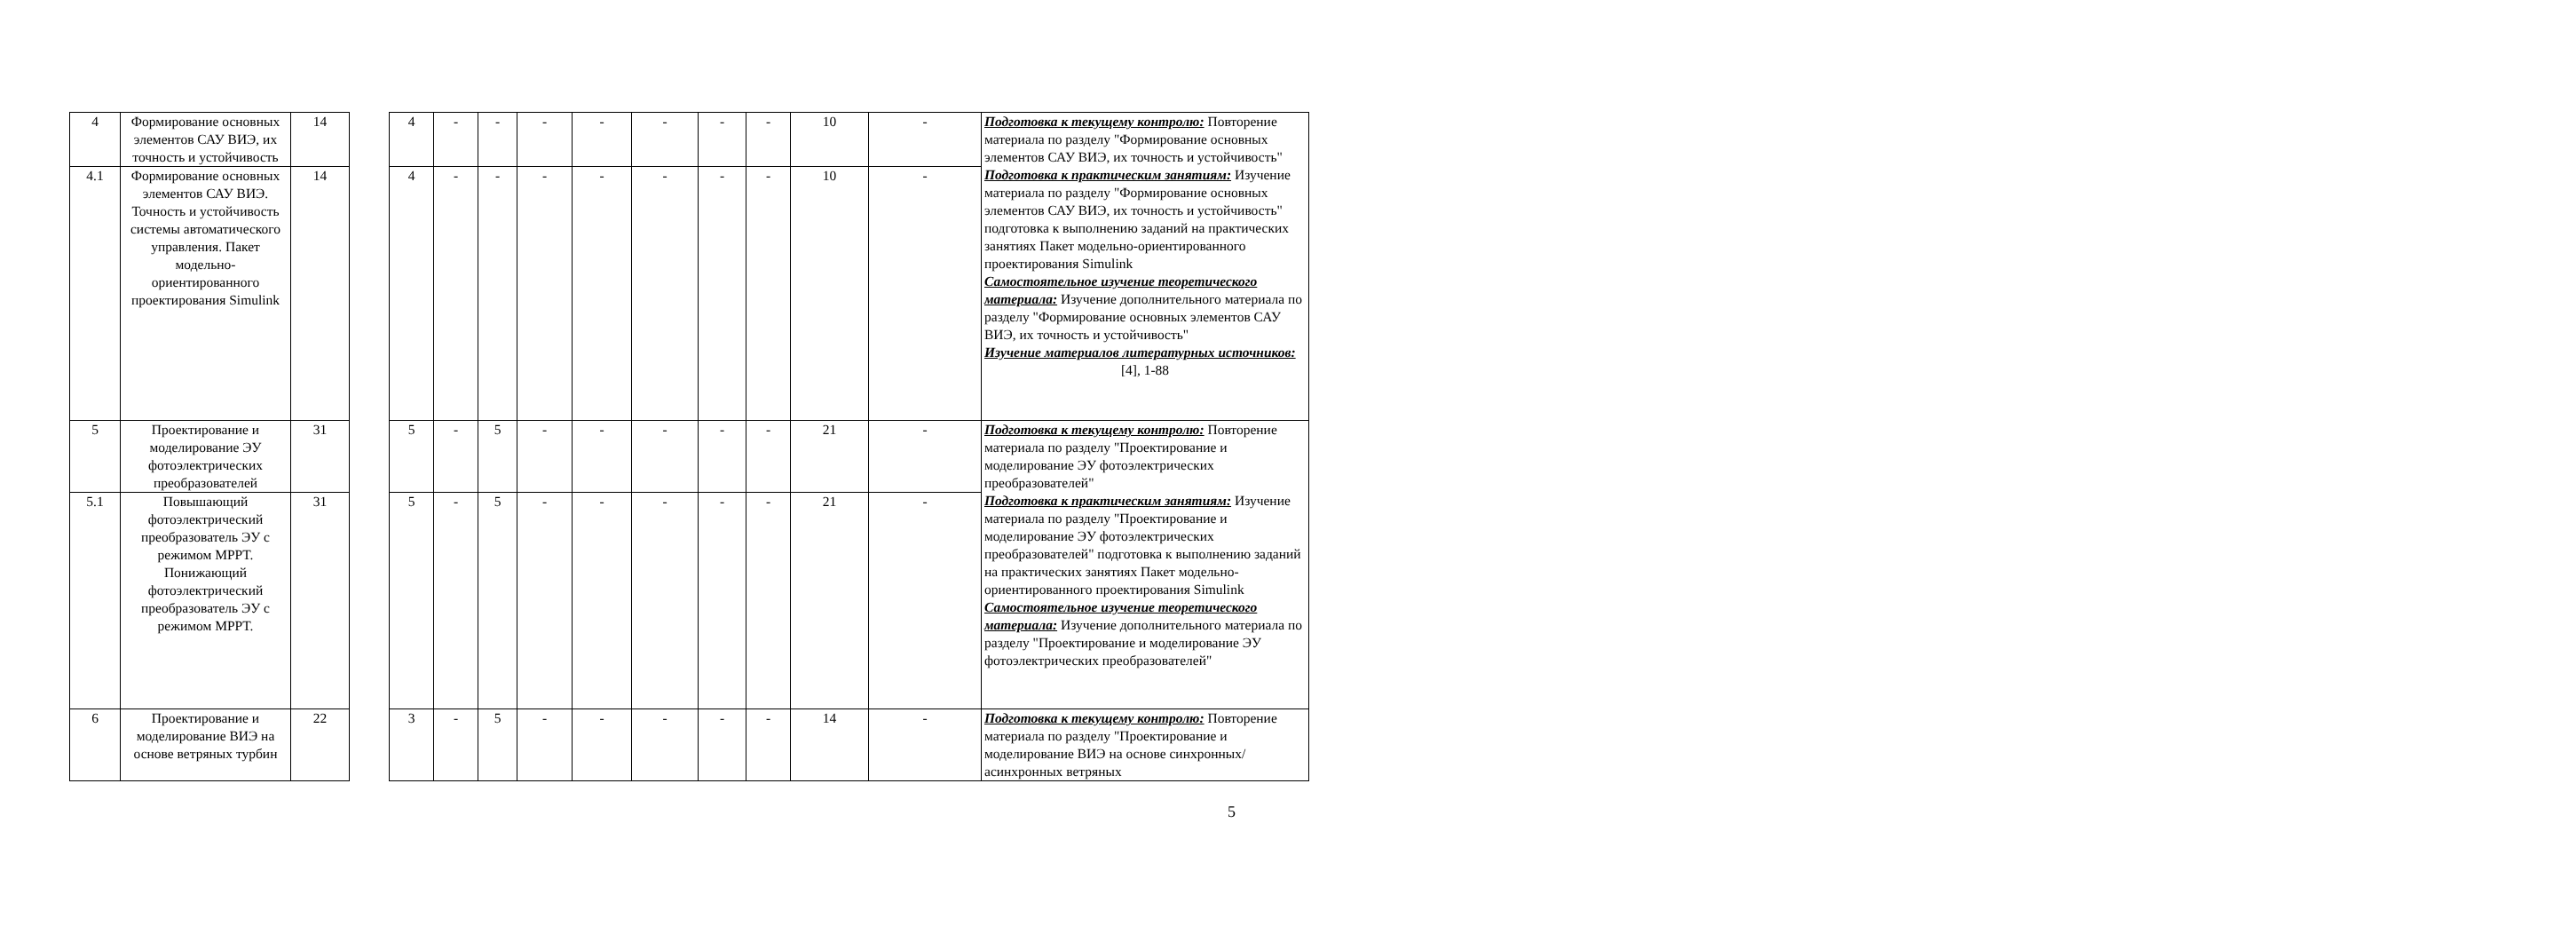| 4 | Формирование основных элементов САУ ВИЭ, их точность и устойчивость | 14 | | 4 | - | - | - | - | - | - | - | 10 | - | Подготовка к текущему контролю: Повторение материала по разделу "Формирование основных элементов САУ ВИЭ, их точность и устойчивость" Подготовка к практическим занятиям: Изучение материала по разделу "Формирование основных элементов САУ ВИЭ, их точность и устойчивость" подготовка к выполнению заданий на практических занятиях Пакет модельно-ориентированного проектирования Simulink Самостоятельное изучение теоретического материала: Изучение дополнительного материала по разделу "Формирование основных элементов САУ ВИЭ, их точность и устойчивость" Изучение материалов литературных источников: [4], 1-88 |
| 4.1 | Формирование основных элементов САУ ВИЭ. Точность и устойчивость системы автоматического управления. Пакет модельно-ориентированного проектирования Simulink | 14 | | 4 | - | - | - | - | - | - | - | 10 | - | |
| 5 | Проектирование и моделирование ЭУ фотоэлектрических преобразователей | 31 | | 5 | - | 5 | - | - | - | - | - | 21 | - | Подготовка к текущему контролю: Повторение материала по разделу "Проектирование и моделирование ЭУ фотоэлектрических преобразователей" Подготовка к практическим занятиям: Изучение материала по разделу "Проектирование и моделирование ЭУ фотоэлектрических преобразователей" подготовка к выполнению заданий на практических занятиях Пакет модельно-ориентированного проектирования Simulink Самостоятельное изучение теоретического материала: Изучение дополнительного материала по разделу "Проектирование и моделирование ЭУ фотоэлектрических преобразователей" |
| 5.1 | Повышающий фотоэлектрический преобразователь ЭУ с режимом MPPT. Понижающий фотоэлектрический преобразователь ЭУ с режимом MPPT. | 31 | | 5 | - | 5 | - | - | - | - | - | 21 | - | |
| 6 | Проектирование и моделирование ВИЭ на основе ветряных турбин | 22 | | 3 | - | 5 | - | - | - | - | - | 14 | - | Подготовка к текущему контролю: Повторение материала по разделу "Проектирование и моделирование ВИЭ на основе синхронных/ асинхронных ветряных |
5